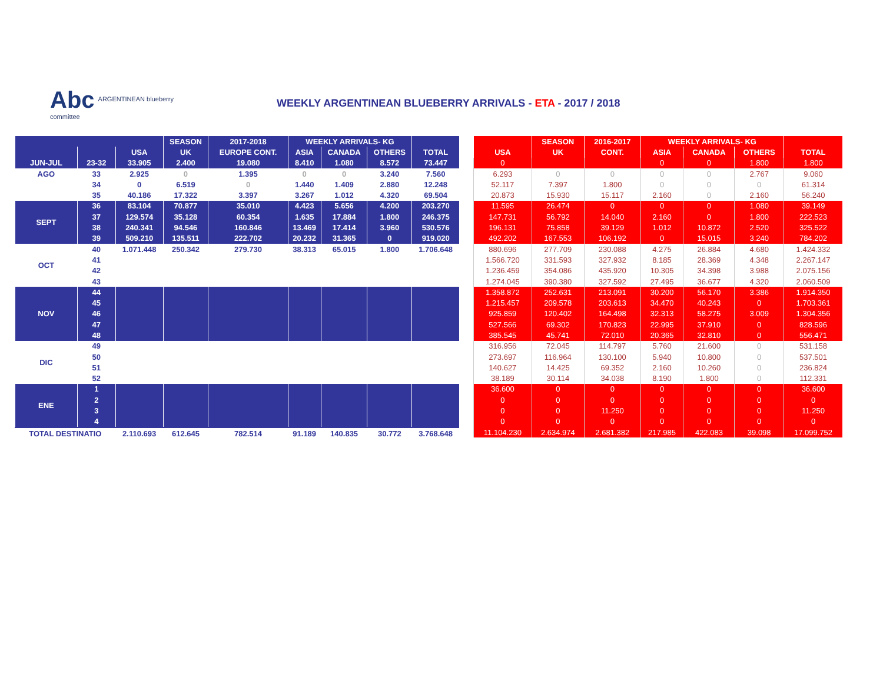Abc ARGENTINEAN blueberry committee
WEEKLY ARGENTINEAN BLUEBERRY ARRIVALS - ETA - 2017 / 2018
| | | | SEASON | 2017-2018 | WEEKLY ARRIVALS- KG | | | |
| --- | --- | --- | --- | --- | --- | --- | --- | --- |
| | | USA | UK | EUROPE CONT. | ASIA | CANADA | OTHERS | TOTAL |
| JUN-JUL | 23-32 | 33.905 | 2.400 | 19.080 | 8.410 | 1.080 | 8.572 | 73.447 |
| AGO | 33 | 2.925 | 0 | 1.395 | 0 | 0 | 3.240 | 7.560 |
| | 34 | 0 | 6.519 | 0 | 1.440 | 1.409 | 2.880 | 12.248 |
| | 35 | 40.186 | 17.322 | 3.397 | 3.267 | 1.012 | 4.320 | 69.504 |
| SEPT | 36 | 83.104 | 70.877 | 35.010 | 4.423 | 5.656 | 4.200 | 203.270 |
| | 37 | 129.574 | 35.128 | 60.354 | 1.635 | 17.884 | 1.800 | 246.375 |
| | 38 | 240.341 | 94.546 | 160.846 | 13.469 | 17.414 | 3.960 | 530.576 |
| | 39 | 509.210 | 135.511 | 222.702 | 20.232 | 31.365 | 0 | 919.020 |
| OCT | 40 | 1.071.448 | 250.342 | 279.730 | 38.313 | 65.015 | 1.800 | 1.706.648 |
| | 41 | | | | | | | |
| | 42 | | | | | | | |
| | 43 | | | | | | | |
| NOV | 44 | | | | | | | |
| | 45 | | | | | | | |
| | 46 | | | | | | | |
| | 47 | | | | | | | |
| | 48 | | | | | | | |
| DIC | 49 | | | | | | | |
| | 50 | | | | | | | |
| | 51 | | | | | | | |
| | 52 | | | | | | | |
| ENE | 1 | | | | | | | |
| | 2 | | | | | | | |
| | 3 | | | | | | | |
| | 4 | | | | | | | |
| TOTAL DESTINATIO | | 2.110.693 | 612.645 | 782.514 | 91.189 | 140.835 | 30.772 | 3.768.648 |
| | SEASON | 2016-2017 | WEEKLY ARRIVALS- KG | | | |
| --- | --- | --- | --- | --- | --- | --- |
| USA | UK | CONT. | ASIA | CANADA | OTHERS | TOTAL |
| 0 | | | 0 | 0 | 1.800 | 1.800 |
| 6.293 | 0 | 0 | 0 | 0 | 2.767 | 9.060 |
| 52.117 | 7.397 | 1.800 | 0 | 0 | 0 | 61.314 |
| 20.873 | 15.930 | 15.117 | 2.160 | 0 | 2.160 | 56.240 |
| 11.595 | 26.474 | 0 | 0 | 0 | 1.080 | 39.149 |
| 147.731 | 56.792 | 14.040 | 2.160 | 0 | 1.800 | 222.523 |
| 196.131 | 75.858 | 39.129 | 1.012 | 10.872 | 2.520 | 325.522 |
| 492.202 | 167.553 | 106.192 | 0 | 15.015 | 3.240 | 784.202 |
| 880.696 | 277.709 | 230.088 | 4.275 | 26.884 | 4.680 | 1.424.332 |
| 1.566.720 | 331.593 | 327.932 | 8.185 | 28.369 | 4.348 | 2.267.147 |
| 1.236.459 | 354.086 | 435.920 | 10.305 | 34.398 | 3.988 | 2.075.156 |
| 1.274.045 | 390.380 | 327.592 | 27.495 | 36.677 | 4.320 | 2.060.509 |
| 1.358.872 | 252.631 | 213.091 | 30.200 | 56.170 | 3.386 | 1.914.350 |
| 1.215.457 | 209.578 | 203.613 | 34.470 | 40.243 | 0 | 1.703.361 |
| 925.859 | 120.402 | 164.498 | 32.313 | 58.275 | 3.009 | 1.304.356 |
| 527.566 | 69.302 | 170.823 | 22.995 | 37.910 | 0 | 828.596 |
| 385.545 | 45.741 | 72.010 | 20.365 | 32.810 | 0 | 556.471 |
| 316.956 | 72.045 | 114.797 | 5.760 | 21.600 | 0 | 531.158 |
| 273.697 | 116.964 | 130.100 | 5.940 | 10.800 | 0 | 537.501 |
| 140.627 | 14.425 | 69.352 | 2.160 | 10.260 | 0 | 236.824 |
| 38.189 | 30.114 | 34.038 | 8.190 | 1.800 | 0 | 112.331 |
| 36.600 | 0 | 0 | 0 | 0 | 0 | 36.600 |
| 0 | 0 | 0 | 0 | 0 | 0 | 0 |
| 0 | 0 | 11.250 | 0 | 0 | 0 | 11.250 |
| 0 | 0 | 0 | 0 | 0 | 0 | 0 |
| 11.104.230 | 2.634.974 | 2.681.382 | 217.985 | 422.083 | 39.098 | 17.099.752 |